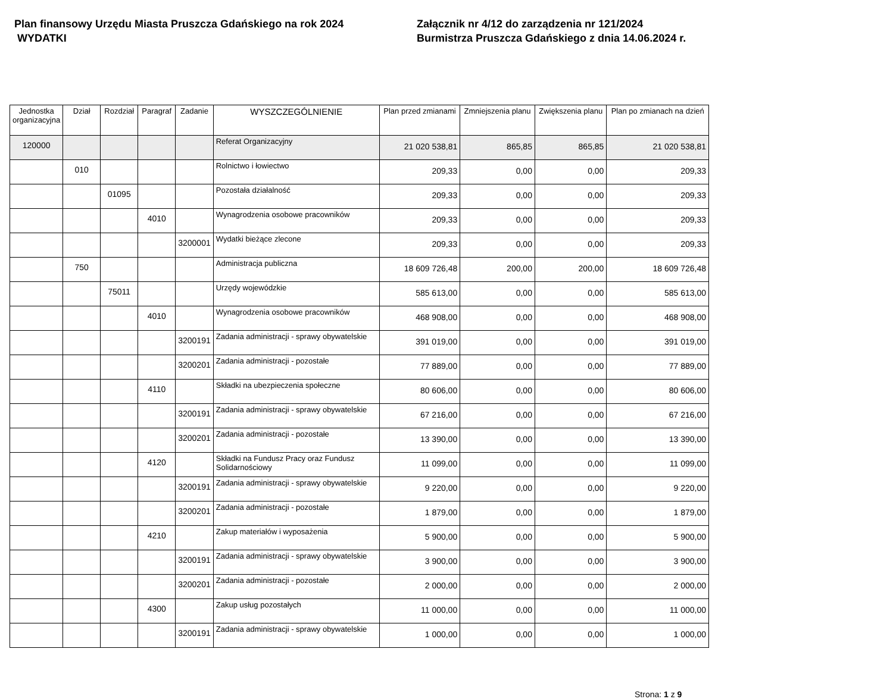Plan finansowy Urzędu Miasta Pruszcza Gdańskiego na rok 2024
WYDATKI
Załącznik nr 4/12 do zarządzenia nr 121/2024
Burmistrza Pruszcza Gdańskiego z dnia 14.06.2024 r.
| Jednostka organizacyjna | Dział | Rozdział | Paragraf | Zadanie | WYSZCZEGÓLNIENIE | Plan przed zmianami | Zmniejszenia planu | Zwiększenia planu | Plan po zmianach na dzień |
| --- | --- | --- | --- | --- | --- | --- | --- | --- | --- |
| 120000 | | | | | Referat Organizacyjny | 21 020 538,81 | 865,85 | 865,85 | 21 020 538,81 |
| | 010 | | | | Rolnictwo i łowiectwo | 209,33 | 0,00 | 0,00 | 209,33 |
| | | 01095 | | | Pozostała działalność | 209,33 | 0,00 | 0,00 | 209,33 |
| | | | 4010 | | Wynagrodzenia osobowe pracowników | 209,33 | 0,00 | 0,00 | 209,33 |
| | | | | 3200001 | Wydatki bieżące zlecone | 209,33 | 0,00 | 0,00 | 209,33 |
| | 750 | | | | Administracja publiczna | 18 609 726,48 | 200,00 | 200,00 | 18 609 726,48 |
| | | 75011 | | | Urzędy wojewódzkie | 585 613,00 | 0,00 | 0,00 | 585 613,00 |
| | | | 4010 | | Wynagrodzenia osobowe pracowników | 468 908,00 | 0,00 | 0,00 | 468 908,00 |
| | | | | 3200191 | Zadania administracji - sprawy obywatelskie | 391 019,00 | 0,00 | 0,00 | 391 019,00 |
| | | | | 3200201 | Zadania administracji - pozostałe | 77 889,00 | 0,00 | 0,00 | 77 889,00 |
| | | | 4110 | | Składki na ubezpieczenia społeczne | 80 606,00 | 0,00 | 0,00 | 80 606,00 |
| | | | | 3200191 | Zadania administracji - sprawy obywatelskie | 67 216,00 | 0,00 | 0,00 | 67 216,00 |
| | | | | 3200201 | Zadania administracji - pozostałe | 13 390,00 | 0,00 | 0,00 | 13 390,00 |
| | | | 4120 | | Składki na Fundusz Pracy oraz Fundusz Solidarnościowy | 11 099,00 | 0,00 | 0,00 | 11 099,00 |
| | | | | 3200191 | Zadania administracji - sprawy obywatelskie | 9 220,00 | 0,00 | 0,00 | 9 220,00 |
| | | | | 3200201 | Zadania administracji - pozostałe | 1 879,00 | 0,00 | 0,00 | 1 879,00 |
| | | | 4210 | | Zakup materiałów i wyposażenia | 5 900,00 | 0,00 | 0,00 | 5 900,00 |
| | | | | 3200191 | Zadania administracji - sprawy obywatelskie | 3 900,00 | 0,00 | 0,00 | 3 900,00 |
| | | | | 3200201 | Zadania administracji - pozostałe | 2 000,00 | 0,00 | 0,00 | 2 000,00 |
| | | | 4300 | | Zakup usług pozostałych | 11 000,00 | 0,00 | 0,00 | 11 000,00 |
| | | | | 3200191 | Zadania administracji - sprawy obywatelskie | 1 000,00 | 0,00 | 0,00 | 1 000,00 |
Strona: 1 z 9